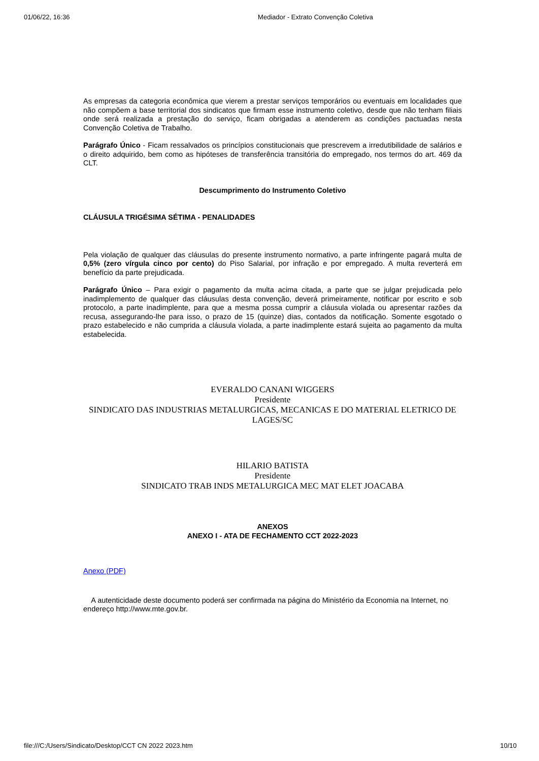01/06/22, 16:36 Mediador - Extrato Convenção Coletiva
As empresas da categoria econômica que vierem a prestar serviços temporários ou eventuais em localidades que não compõem a base territorial dos sindicatos que firmam esse instrumento coletivo, desde que não tenham filiais onde será realizada a prestação do serviço, ficam obrigadas a atenderem as condições pactuadas nesta Convenção Coletiva de Trabalho.
Parágrafo Único - Ficam ressalvados os princípios constitucionais que prescrevem a irredutibilidade de salários e o direito adquirido, bem como as hipóteses de transferência transitória do empregado, nos termos do art. 469 da CLT.
Descumprimento do Instrumento Coletivo
CLÁUSULA TRIGÉSIMA SÉTIMA - PENALIDADES
Pela violação de qualquer das cláusulas do presente instrumento normativo, a parte infringente pagará multa de 0,5% (zero vírgula cinco por cento) do Piso Salarial, por infração e por empregado. A multa reverterá em benefício da parte prejudicada.
Parágrafo Único – Para exigir o pagamento da multa acima citada, a parte que se julgar prejudicada pelo inadimplemento de qualquer das cláusulas desta convenção, deverá primeiramente, notificar por escrito e sob protocolo, a parte inadimplente, para que a mesma possa cumprir a cláusula violada ou apresentar razões da recusa, assegurando-lhe para isso, o prazo de 15 (quinze) dias, contados da notificação. Somente esgotado o prazo estabelecido e não cumprida a cláusula violada, a parte inadimplente estará sujeita ao pagamento da multa estabelecida.
EVERALDO CANANI WIGGERS
Presidente
SINDICATO DAS INDUSTRIAS METALURGICAS, MECANICAS E DO MATERIAL ELETRICO DE LAGES/SC
HILARIO BATISTA
Presidente
SINDICATO TRAB INDS METALURGICA MEC MAT ELET JOACABA
ANEXOS
ANEXO I - ATA DE FECHAMENTO CCT 2022-2023
Anexo (PDF)
A autenticidade deste documento poderá ser confirmada na página do Ministério da Economia na Internet, no endereço http://www.mte.gov.br.
file:///C:/Users/Sindicato/Desktop/CCT CN 2022 2023.htm 10/10